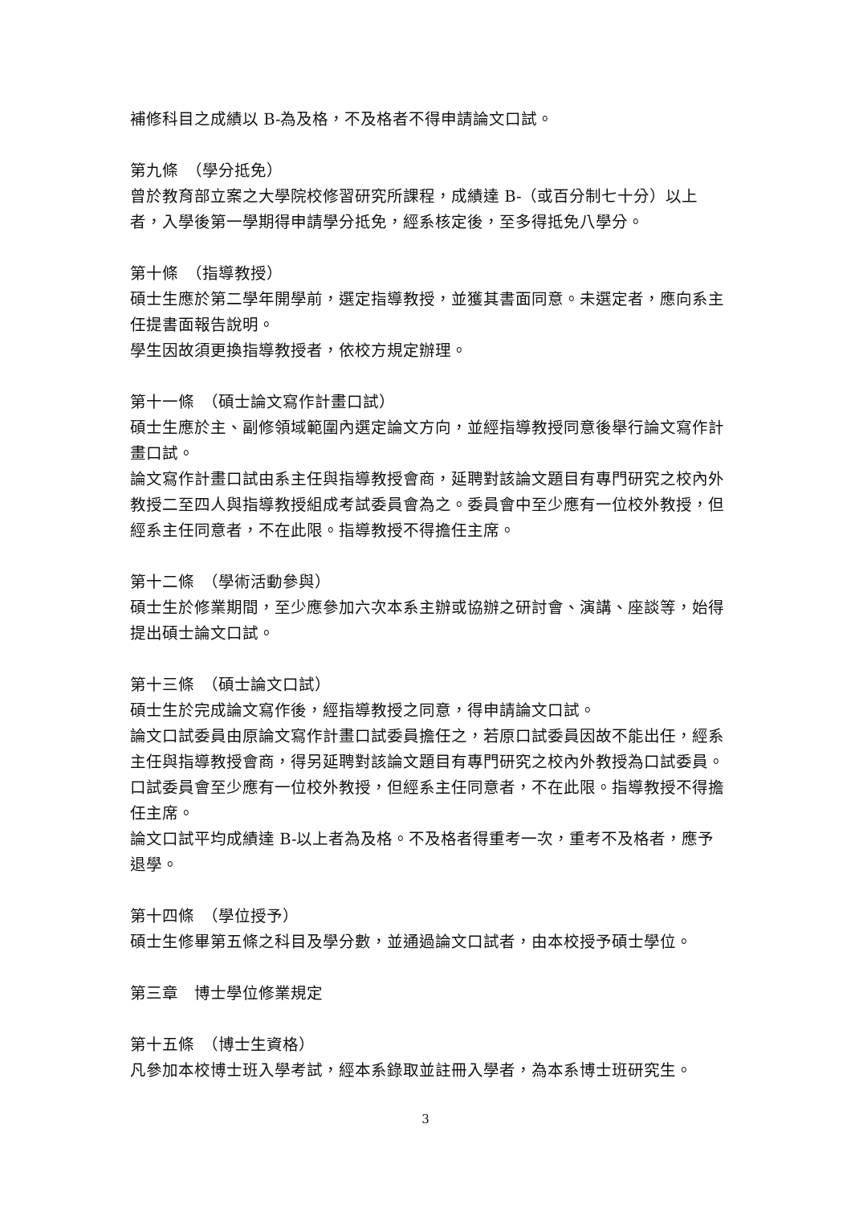補修科目之成績以 B-為及格，不及格者不得申請論文口試。
第九條　（學分抵免）
曾於教育部立案之大學院校修習研究所課程，成績達 B-（或百分制七十分）以上者，入學後第一學期得申請學分抵免，經系核定後，至多得抵免八學分。
第十條　（指導教授）
碩士生應於第二學年開學前，選定指導教授，並獲其書面同意。未選定者，應向系主任提書面報告說明。
學生因故須更換指導教授者，依校方規定辦理。
第十一條　（碩士論文寫作計畫口試）
碩士生應於主、副修領域範圍內選定論文方向，並經指導教授同意後舉行論文寫作計畫口試。
論文寫作計畫口試由系主任與指導教授會商，延聘對該論文題目有專門研究之校內外教授二至四人與指導教授組成考試委員會為之。委員會中至少應有一位校外教授，但經系主任同意者，不在此限。指導教授不得擔任主席。
第十二條　（學術活動參與）
碩士生於修業期間，至少應參加六次本系主辦或協辦之研討會、演講、座談等，始得提出碩士論文口試。
第十三條　（碩士論文口試）
碩士生於完成論文寫作後，經指導教授之同意，得申請論文口試。
論文口試委員由原論文寫作計畫口試委員擔任之，若原口試委員因故不能出任，經系主任與指導教授會商，得另延聘對該論文題目有專門研究之校內外教授為口試委員。口試委員會至少應有一位校外教授，但經系主任同意者，不在此限。指導教授不得擔任主席。
論文口試平均成績達 B-以上者為及格。不及格者得重考一次，重考不及格者，應予退學。
第十四條　（學位授予）
碩士生修畢第五條之科目及學分數，並通過論文口試者，由本校授予碩士學位。
第三章　博士學位修業規定
第十五條　（博士生資格）
凡參加本校博士班入學考試，經本系錄取並註冊入學者，為本系博士班研究生。
3